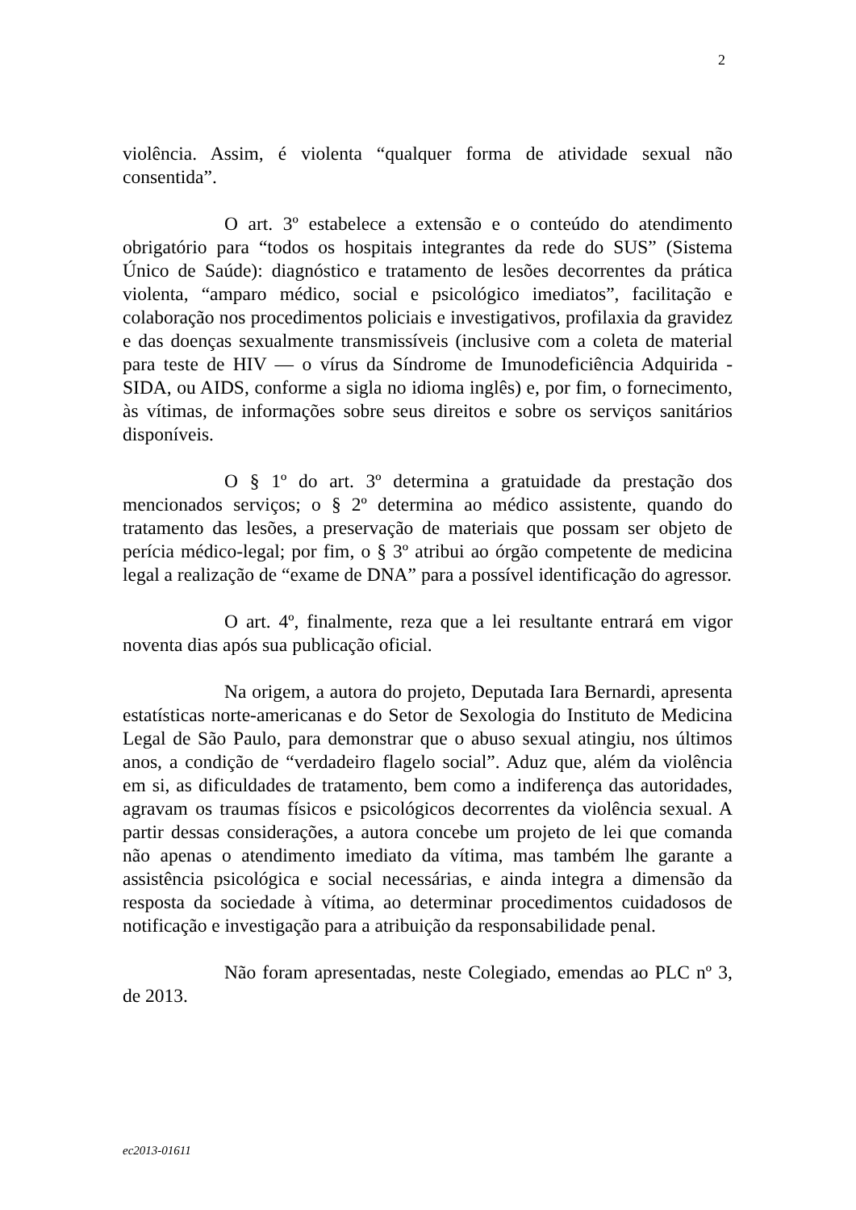2
violência. Assim, é violenta “qualquer forma de atividade sexual não consentida”.
O art. 3º estabelece a extensão e o conteúdo do atendimento obrigatório para “todos os hospitais integrantes da rede do SUS” (Sistema Único de Saúde): diagnóstico e tratamento de lesões decorrentes da prática violenta, “amparo médico, social e psicológico imediatos”, facilitação e colaboração nos procedimentos policiais e investigativos, profilaxia da gravidez e das doenças sexualmente transmissíveis (inclusive com a coleta de material para teste de HIV — o vírus da Síndrome de Imunodeficiência Adquirida - SIDA, ou AIDS, conforme a sigla no idioma inglês) e, por fim, o fornecimento, às vítimas, de informações sobre seus direitos e sobre os serviços sanitários disponíveis.
O § 1º do art. 3º determina a gratuidade da prestação dos mencionados serviços; o § 2º determina ao médico assistente, quando do tratamento das lesões, a preservação de materiais que possam ser objeto de perícia médico-legal; por fim, o § 3º atribui ao órgão competente de medicina legal a realização de “exame de DNA” para a possível identificação do agressor.
O art. 4º, finalmente, reza que a lei resultante entrará em vigor noventa dias após sua publicação oficial.
Na origem, a autora do projeto, Deputada Iara Bernardi, apresenta estatísticas norte-americanas e do Setor de Sexologia do Instituto de Medicina Legal de São Paulo, para demonstrar que o abuso sexual atingiu, nos últimos anos, a condição de “verdadeiro flagelo social”. Aduz que, além da violência em si, as dificuldades de tratamento, bem como a indiferença das autoridades, agravam os traumas físicos e psicológicos decorrentes da violência sexual. A partir dessas considerações, a autora concebe um projeto de lei que comanda não apenas o atendimento imediato da vítima, mas também lhe garante a assistência psicológica e social necessárias, e ainda integra a dimensão da resposta da sociedade à vítima, ao determinar procedimentos cuidadosos de notificação e investigação para a atribuição da responsabilidade penal.
Não foram apresentadas, neste Colegiado, emendas ao PLC nº 3, de 2013.
ec2013-01611